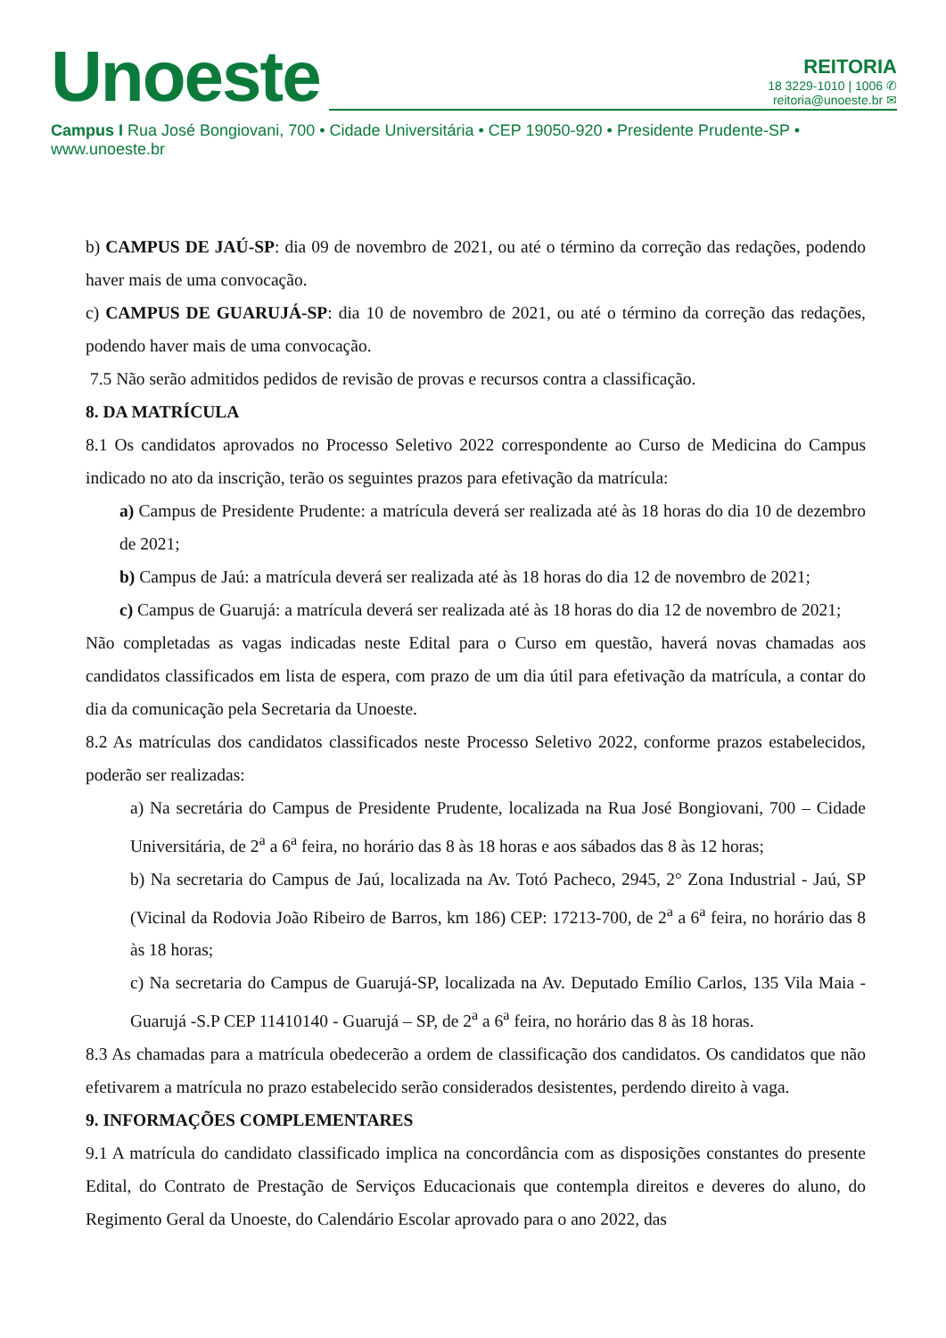Unoeste
REITORIA
18 3229-1010 | 1006 ✆
reitoria@unoeste.br ✉
Campus I Rua José Bongiovani, 700 • Cidade Universitária • CEP 19050-920 • Presidente Prudente-SP • www.unoeste.br
b) CAMPUS DE JAÚ-SP: dia 09 de novembro de 2021, ou até o término da correção das redações, podendo haver mais de uma convocação.
c) CAMPUS DE GUARUJÁ-SP: dia 10 de novembro de 2021, ou até o término da correção das redações, podendo haver mais de uma convocação.
7.5 Não serão admitidos pedidos de revisão de provas e recursos contra a classificação.
8. DA MATRÍCULA
8.1 Os candidatos aprovados no Processo Seletivo 2022 correspondente ao Curso de Medicina do Campus indicado no ato da inscrição, terão os seguintes prazos para efetivação da matrícula:
a) Campus de Presidente Prudente: a matrícula deverá ser realizada até às 18 horas do dia 10 de dezembro de 2021;
b) Campus de Jaú: a matrícula deverá ser realizada até às 18 horas do dia 12 de novembro de 2021;
c) Campus de Guarujá: a matrícula deverá ser realizada até às 18 horas do dia 12 de novembro de 2021;
Não completadas as vagas indicadas neste Edital para o Curso em questão, haverá novas chamadas aos candidatos classificados em lista de espera, com prazo de um dia útil para efetivação da matrícula, a contar do dia da comunicação pela Secretaria da Unoeste.
8.2 As matrículas dos candidatos classificados neste Processo Seletivo 2022, conforme prazos estabelecidos, poderão ser realizadas:
a) Na secretária do Campus de Presidente Prudente, localizada na Rua José Bongiovani, 700 – Cidade Universitária, de 2<sup>a</sup> a 6<sup>a</sup> feira, no horário das 8 às 18 horas e aos sábados das 8 às 12 horas;
b) Na secretaria do Campus de Jaú, localizada na Av. Totó Pacheco, 2945, 2° Zona Industrial - Jaú, SP (Vicinal da Rodovia João Ribeiro de Barros, km 186) CEP: 17213-700, de 2<sup>a</sup> a 6<sup>a</sup> feira, no horário das 8 às 18 horas;
c) Na secretaria do Campus de Guarujá-SP, localizada na Av. Deputado Emílio Carlos, 135 Vila Maia - Guarujá -S.P CEP 11410140 - Guarujá – SP, de 2<sup>a</sup> a 6<sup>a</sup> feira, no horário das 8 às 18 horas.
8.3 As chamadas para a matrícula obedecerão a ordem de classificação dos candidatos. Os candidatos que não efetivarem a matrícula no prazo estabelecido serão considerados desistentes, perdendo direito à vaga.
9. INFORMAÇÕES COMPLEMENTARES
9.1 A matrícula do candidato classificado implica na concordância com as disposições constantes do presente Edital, do Contrato de Prestação de Serviços Educacionais que contempla direitos e deveres do aluno, do Regimento Geral da Unoeste, do Calendário Escolar aprovado para o ano 2022, das